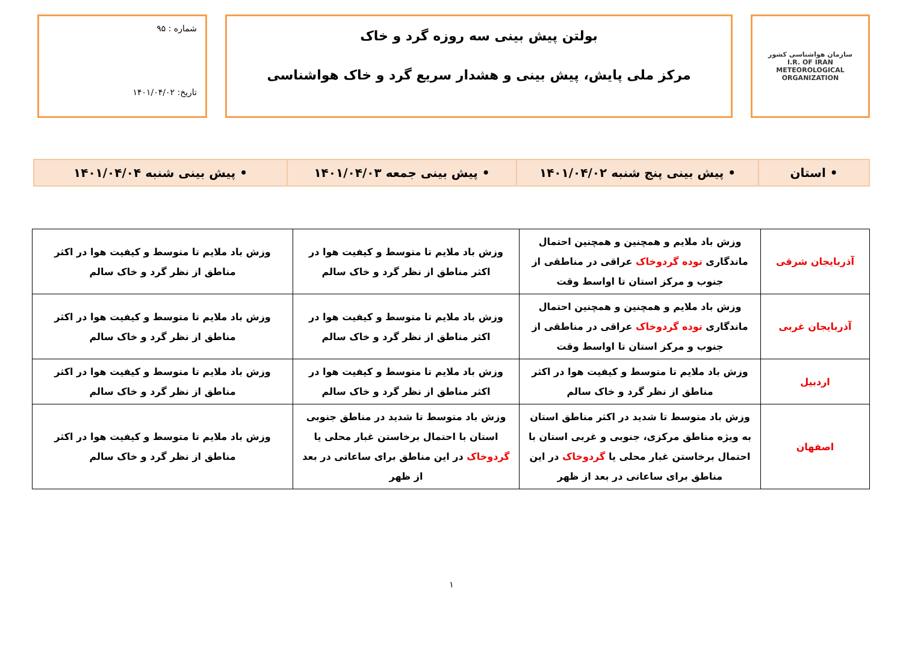سازمان هواشناسی کشور
I.R. OF IRAN
METEOROLOGICAL
ORGANIZATION
بولتن پیش بینی سه روزه گرد و خاک
مرکز ملی پایش، پیش بینی و هشدار سریع گرد و خاک هواشناسی
شماره : ۹۵
تاریخ: ۱۴۰۱/۰۴/۰۲
| • استان | • پیش بینی پنج شنبه ۱۴۰۱/۰۴/۰۲ | • پیش بینی جمعه ۱۴۰۱/۰۴/۰۳ | • پیش بینی شنبه ۱۴۰۱/۰۴/۰۴ |
| آذربایجان شرقی | وزش باد ملایم و همچنین و همچنین احتمال ماندگاری توده گردوخاک عراقی در مناطقی از جنوب و مرکز استان تا اواسط وقت | وزش باد ملایم تا متوسط و کیفیت هوا در اکثر مناطق از نظر گرد و خاک سالم | وزش باد ملایم تا متوسط و کیفیت هوا در اکثر مناطق از نظر گرد و خاک سالم |
| آذربایجان غربی | وزش باد ملایم و همچنین و همچنین احتمال ماندگاری توده گردوخاک عراقی در مناطقی از جنوب و مرکز استان تا اواسط وقت | وزش باد ملایم تا متوسط و کیفیت هوا در اکثر مناطق از نظر گرد و خاک سالم | وزش باد ملایم تا متوسط و کیفیت هوا در اکثر مناطق از نظر گرد و خاک سالم |
| اردبیل | وزش باد ملایم تا متوسط و کیفیت هوا در اکثر مناطق از نظر گرد و خاک سالم | وزش باد ملایم تا متوسط و کیفیت هوا در اکثر مناطق از نظر گرد و خاک سالم | وزش باد ملایم تا متوسط و کیفیت هوا در اکثر مناطق از نظر گرد و خاک سالم |
| اصفهان | وزش باد متوسط تا شدید در اکثر مناطق استان به ویژه مناطق مرکزی، جنوبی و غربی استان با احتمال برخاستن غبار محلی یا گردوخاک در این مناطق برای ساعاتی در بعد از ظهر | وزش باد متوسط تا شدید در مناطق جنوبی استان با احتمال برخاستن غبار محلی یا گردوخاک در این مناطق برای ساعاتی در بعد از ظهر | وزش باد ملایم تا متوسط و کیفیت هوا در اکثر مناطق از نظر گرد و خاک سالم |
۱